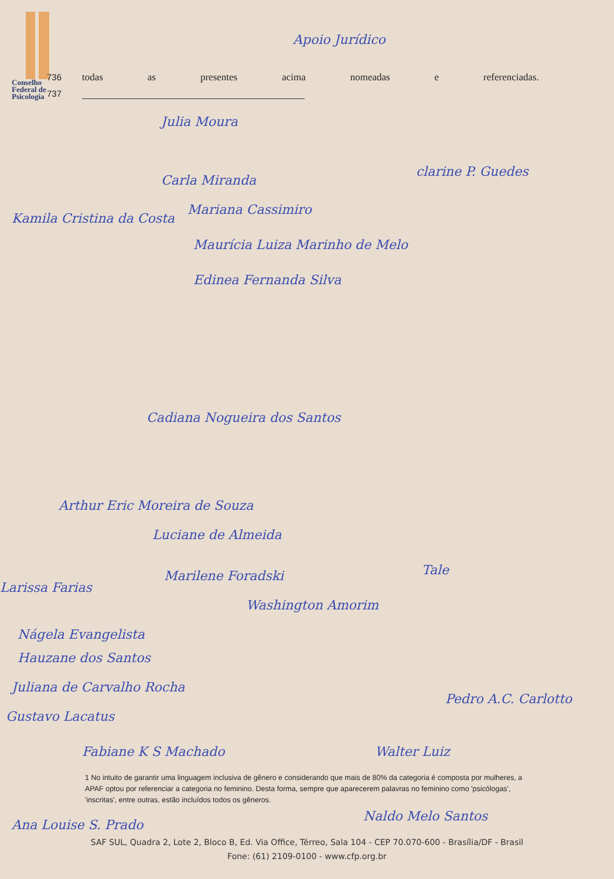Conselho
Federal de
Psicologia
736 todas as presentes acima nomeadas e referenciadas.
737
Apoio Jurídico
Julia Moura
clarine P. Guedes
Carla Miranda
Kamila Cristina da Costa
Mariana Cassimiro
Maurícia Luiza Marinho de Melo
Edinea Fernanda Silva
Cadiana Nogueira dos Santos
Arthur Eric Moreira de Souza
Luciane de Almeida
Marilene Foradski
Larissa Farias
Washington Amorim
Tale
Nágela Evangelista
Hauzane dos Santos
Juliana de Carvalho Rocha
Gustavo Lacatus
Pedro A.C. Carlotto
Fabiane K S Machado Walter Luiz
1 No intuito de garantir uma linguagem inclusiva de gênero e considerando que mais de 80% da categoria é composta por mulheres, a APAF optou por referenciar a categoria no feminino. Desta forma, sempre que aparecerem palavras no feminino como 'psicólogas', 'inscritas', entre outras, estão incluídos todos os gêneros.
Naldo Melo Santos
Ana Louise S. Prado
SAF SUL, Quadra 2, Lote 2, Bloco B, Ed. Via Office, Térreo, Sala 104 - CEP 70.070-600 - Brasília/DF - Brasil
Fone: (61) 2109-0100 - www.cfp.org.br